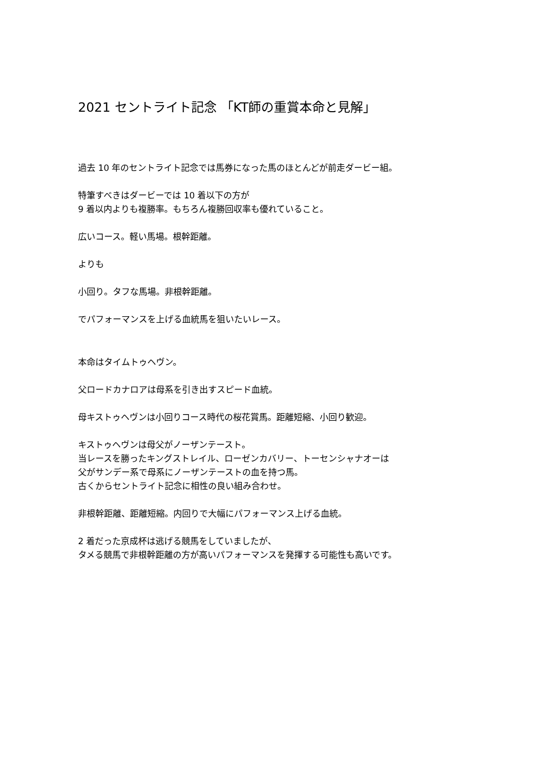2021 セントライト記念 「KT師の重賞本命と見解」
過去 10 年のセントライト記念では馬券になった馬のほとんどが前走ダービー組。
特筆すべきはダービーでは 10 着以下の方が
9 着以内よりも複勝率。もちろん複勝回収率も優れていること。
広いコース。軽い馬場。根幹距離。
よりも
小回り。タフな馬場。非根幹距離。
でパフォーマンスを上げる血統馬を狙いたいレース。
本命はタイムトゥヘヴン。
父ロードカナロアは母系を引き出すスピード血統。
母キストゥヘヴンは小回りコース時代の桜花賞馬。距離短縮、小回り歓迎。
キストゥヘヴンは母父がノーザンテースト。
当レースを勝ったキングストレイル、ローゼンカバリー、トーセンシャナオーは
父がサンデー系で母系にノーザンテーストの血を持つ馬。
古くからセントライト記念に相性の良い組み合わせ。
非根幹距離、距離短縮。内回りで大幅にパフォーマンス上げる血統。
2 着だった京成杯は逃げる競馬をしていましたが、
タメる競馬で非根幹距離の方が高いパフォーマンスを発揮する可能性も高いです。